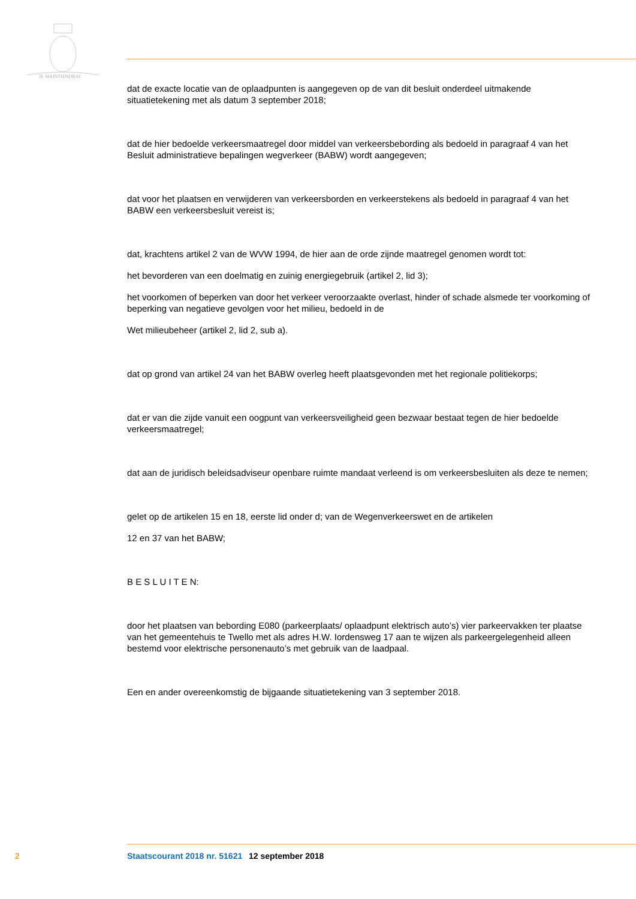JE MAINTIENDRAI
dat de exacte locatie van de oplaadpunten is aangegeven op de van dit besluit onderdeel uitmakende situatietekening met als datum 3 september 2018;
dat de hier bedoelde verkeersmaatregel door middel van verkeersbebording als bedoeld in paragraaf 4 van het Besluit administratieve bepalingen wegverkeer (BABW) wordt aangegeven;
dat voor het plaatsen en verwijderen van verkeersborden en verkeerstekens als bedoeld in paragraaf 4 van het BABW een verkeersbesluit vereist is;
dat, krachtens artikel 2 van de WVW 1994, de hier aan de orde zijnde maatregel genomen wordt tot:
het bevorderen van een doelmatig en zuinig energiegebruik (artikel 2, lid 3);
het voorkomen of beperken van door het verkeer veroorzaakte overlast, hinder of schade alsmede ter voorkoming of beperking van negatieve gevolgen voor het milieu, bedoeld in de
Wet milieubeheer (artikel 2, lid 2, sub a).
dat op grond van artikel 24 van het BABW overleg heeft plaatsgevonden met het regionale politiekorps;
dat er van die zijde vanuit een oogpunt van verkeersveiligheid geen bezwaar bestaat tegen de hier bedoelde verkeersmaatregel;
dat aan de juridisch beleidsadviseur openbare ruimte mandaat verleend is om verkeersbesluiten als deze te nemen;
gelet op de artikelen 15 en 18, eerste lid onder d; van de Wegenverkeerswet en de artikelen
12 en 37 van het BABW;
B E S L U I T E N:
door het plaatsen van bebording E080 (parkeerplaats/ oplaadpunt elektrisch auto’s) vier parkeervakken ter plaatse van het gemeentehuis te Twello met als adres H.W. Iordensweg 17 aan te wijzen als parkeergelegenheid alleen bestemd voor elektrische personenauto’s met gebruik van de laadpaal.
Een en ander overeenkomstig de bijgaande situatietekening van 3 september 2018.
2 Staatscourant 2018 nr. 51621 12 september 2018